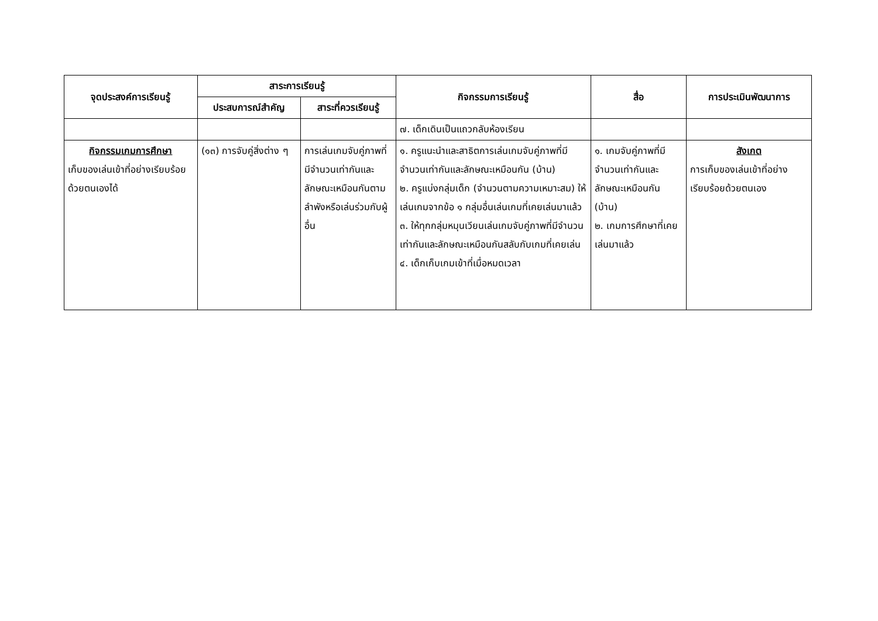| จุดประสงค์การเรียนรู้ | สาระการเรียนรู้ | | กิจกรรมการเรียนรู้ | สื่อ | การประเมินพัฒนาการ |
| --- | --- | --- | --- | --- | --- |
| | ประสบการณ์สำคัญ | สาระที่ควรเรียนรู้ | | | |
| | | | ๗. เด็กเดินเป็นแถวกลับห้องเรียน | | |
| กิจกรรมเกมการศึกษา เก็บของเล่นเข้าที่อย่างเรียบร้อยด้วยตนเองได้ | (๑๓) การจับคู่สิ่งต่าง ๆ | การเล่นเกมจับคู่ภาพที่มีจำนวนเท่ากันและลักษณะเหมือนกันตามลำพังหรือเล่นร่วมกับผู้อื่น | ๑. ครูแนะนำและสาธิตการเล่นเกมจับคู่ภาพที่มีจำนวนเท่ากันและลักษณะเหมือนกัน (บ้าน) ๒. ครูแบ่งกลุ่มเด็ก (จำนวนตามความเหมาะสม) ให้ เล่นเกมจากข้อ ๑ กลุ่มอื่นเล่นเกมที่เคยเล่นมาแล้ว ๓. ให้ทุกกลุ่มหมุนเวียนเล่นเกมจับคู่ภาพที่มีจำนวนเท่ากันและลักษณะเหมือนกันสลับกับเกมที่เคยเล่น ๔. เด็กเก็บเกมเข้าที่เมื่อหมดเวลา | ๑. เกมจับคู่ภาพที่มีจำนวนเท่ากันและลักษณะเหมือนกัน (บ้าน) ๒. เกมการศึกษาที่เคยเล่นมาแล้ว | สังเกต การเก็บของเล่นเข้าที่อย่างเรียบร้อยด้วยตนเอง |